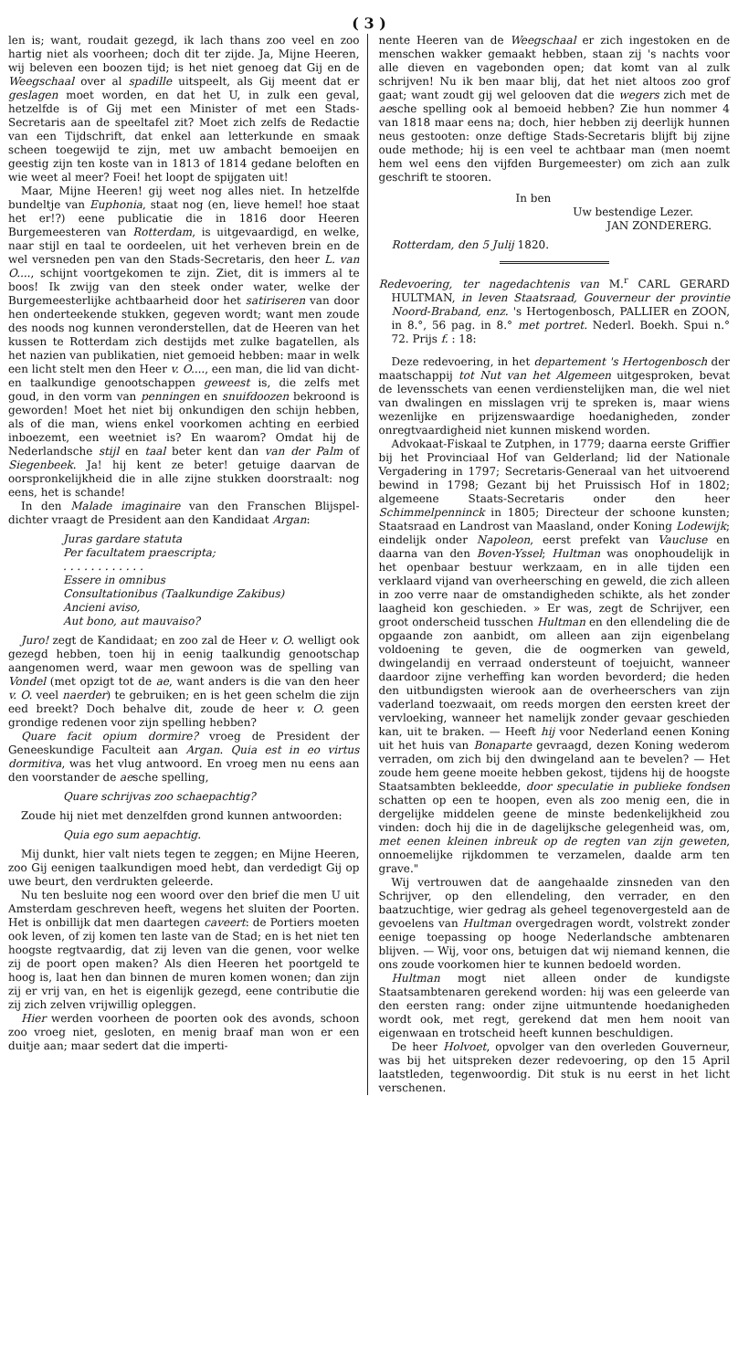( 3 )
len is; want, roudait gezegd, ik lach thans zoo veel en zoo hartig niet als voorheen; doch dit ter zijde. Ja, Mijne Heeren, wij beleven een boozen tijd; is het niet genoeg dat Gij en de Weegschaal over al spadille uitspeelt, als Gij meent dat er geslagen moet worden, en dat het U, in zulk een geval, hetzelfde is of Gij met een Minister of met een Stads-Secretaris aan de speeltafel zit? Moet zich zelfs de Redactie van een Tijdschrift, dat enkel aan letterkunde en smaak scheen toegewijd te zijn, met uw ambacht bemoeijen en geestig zijn ten koste van in 1813 of 1814 gedane beloften en wie weet al meer? Foei! het loopt de spijgaten uit!
Maar, Mijne Heeren! gij weet nog alles niet. In hetzelfde bundeltje van Euphonia, staat nog (en, lieve hemel! hoe staat het er!?) eene publicatie die in 1816 door Heeren Burgemeesteren van Rotterdam, is uitgevaardigd, en welke, naar stijl en taal te oordeelen, uit het verheven brein en de wel versneden pen van den Stads-Secretaris, den heer L. van O...., schijnt voortgekomen te zijn. Ziet, dit is immers al te boos! Ik zwijg van den steek onder water, welke der Burgemeesterlijke achtbaarheid door het satiriseren van door hen onderteekende stukken, gegeven wordt; want men zoude des noods nog kunnen veronderstellen, dat de Heeren van het kussen te Rotterdam zich destijds met zulke bagatellen, als het nazien van publikatien, niet gemoeid hebben: maar in welk een licht stelt men den Heer v. O...., een man, die lid van dicht- en taalkundige genootschappen geweest is, die zelfs met goud, in den vorm van penningen en snuifdoozen bekroond is geworden! Moet het niet bij onkundigen den schijn hebben, als of die man, wiens enkel voorkomen achting en eerbied inboezemt, een weetniet is? En waarom? Omdat hij de Nederlandsche stijl en taal beter kent dan van der Palm of Siegenbeek. Ja! hij kent ze beter! getuige daarvan de oorspronkelijkheid die in alle zijne stukken doorstraalt: nog eens, het is schande!
In den Malade imaginaire van den Franschen Blijspel-dichter vraagt de President aan den Kandidaat Argan:
Juras gardare statuta
Per facultatem praescripta;
. . . . . . . . . . . .
Essere in omnibus
Consultationibus (Taalkundige Zakibus)
Ancieni aviso,
Aut bono, aut mauvaiso?
Juro! zegt de Kandidaat; en zoo zal de Heer v. O. welligt ook gezegd hebben, toen hij in eenig taalkundig genootschap aangenomen werd, waar men gewoon was de spelling van Vondel (met opzigt tot de ae, want anders is die van den heer v. O. veel naerder) te gebruiken; en is het geen schelm die zijn eed breekt? Doch behalve dit, zoude de heer v. O. geen grondige redenen voor zijn spelling hebben?
Quare facit opium dormire? vroeg de President der Geneeskundige Faculteit aan Argan. Quia est in eo virtus dormitiva, was het vlug antwoord. En vroeg men nu eens aan den voorstander de aesche spelling,
Quare schrijvas zoo schaepachtig?
Zoude hij niet met denzelfden grond kunnen antwoorden:
Quia ego sum aepachtig.
Mij dunkt, hier valt niets tegen te zeggen; en Mijne Heeren, zoo Gij eenigen taalkundigen moed hebt, dan verdedigt Gij op uwe beurt, den verdrukten geleerde.
Nu ten besluite nog een woord over den brief die men U uit Amsterdam geschreven heeft, wegens het sluiten der Poorten. Het is onbillijk dat men daartegen caveert: de Portiers moeten ook leven, of zij komen ten laste van de Stad; en is het niet ten hoogste regtvaardig, dat zij leven van die genen, voor welke zij de poort open maken? Als dien Heeren het poortgeld te hoog is, laat hen dan binnen de muren komen wonen; dan zijn zij er vrij van, en het is eigenlijk gezegd, eene contributie die zij zich zelven vrijwillig opleggen.
Hier werden voorheen de poorten ook des avonds, schoon zoo vroeg niet, gesloten, en menig braaf man won er een duitje aan; maar sedert dat die imperti-
nente Heeren van de Weegschaal er zich ingestoken en de menschen wakker gemaakt hebben, staan zij 's nachts voor alle dieven en vagebonden open; dat komt van al zulk schrijven! Nu ik ben maar blij, dat het niet altoos zoo grof gaat; want zoudt gij wel gelooven dat die wegers zich met de aesche spelling ook al bemoeid hebben? Zie hun nommer 4 van 1818 maar eens na; doch, hier hebben zij deerlijk hunnen neus gestooten: onze deftige Stads-Secretaris blijft bij zijne oude methode; hij is een veel te achtbaar man (men noemt hem wel eens den vijfden Burgemeester) om zich aan zulk geschrift te stooren.
In ben
Uw bestendige Lezer.
JAN ZONDERERG.
Rotterdam, den 5 Julij 1820.
Redevoering, ter nagedachtenis van M.<sup>r</sup> CARL GERARD HULTMAN, in leven Staatsraad, Gouverneur der provintie Noord-Braband, enz. 's Hertogenbosch, PALLIER en ZOON, in 8.°, 56 pag. in 8.° met portret. Nederl. Boekh. Spui n.° 72. Prijs f. : 18:
Deze redevoering, in het departement 's Hertogenbosch der maatschappij tot Nut van het Algemeen uitgesproken, bevat de levensschets van eenen verdienstelijken man, die wel niet van dwalingen en misslagen vrij te spreken is, maar wiens wezenlijke en prijzenswaardige hoedanigheden, zonder onregtvaardigheid niet kunnen miskend worden.
Advokaat-Fiskaal te Zutphen, in 1779; daarna eerste Griffier bij het Provinciaal Hof van Gelderland; lid der Nationale Vergadering in 1797; Secretaris-Generaal van het uitvoerend bewind in 1798; Gezant bij het Pruissisch Hof in 1802; algemeene Staats-Secretaris onder den heer Schimmelpenninck in 1805; Directeur der schoone kunsten; Staatsraad en Landrost van Maasland, onder Koning Lodewijk; eindelijk onder Napoleon, eerst prefekt van Vaucluse en daarna van den Boven-Yssel; Hultman was onophoudelijk in het openbaar bestuur werkzaam, en in alle tijden een verklaard vijand van overheersching en geweld, die zich alleen in zoo verre naar de omstandigheden schikte, als het zonder laagheid kon geschieden. » Er was, zegt de Schrijver, een groot onderscheid tusschen Hultman en den ellendeling die de opgaande zon aanbidt, om alleen aan zijn eigenbelang voldoening te geven, die de oogmerken van geweld, dwingelandij en verraad ondersteunt of toejuicht, wanneer daardoor zijne verheffing kan worden bevorderd; die heden den uitbundigsten wierook aan de overheerschers van zijn vaderland toezwaait, om reeds morgen den eersten kreet der vervloeking, wanneer het namelijk zonder gevaar geschieden kan, uit te braken. — Heeft hij voor Nederland eenen Koning uit het huis van Bonaparte gevraagd, dezen Koning wederom verraden, om zich bij den dwingeland aan te bevelen? — Het zoude hem geene moeite hebben gekost, tijdens hij de hoogste Staatsambten bekleedde, door speculatie in publieke fondsen schatten op een te hoopen, even als zoo menig een, die in dergelijke middelen geene de minste bedenkelijkheid zou vinden: doch hij die in de dagelijksche gelegenheid was, om, met eenen kleinen inbreuk op de regten van zijn geweten, onnoemelijke rijkdommen te verzamelen, daalde arm ten grave."
Wij vertrouwen dat de aangehaalde zinsneden van den Schrijver, op den ellendeling, den verrader, en den baatzuchtige, wier gedrag als geheel tegenovergesteld aan de gevoelens van Hultman overgedragen wordt, volstrekt zonder eenige toepassing op hooge Nederlandsche ambtenaren blijven. — Wij, voor ons, betuigen dat wij niemand kennen, die ons zoude voorkomen hier te kunnen bedoeld worden.
Hultman mogt niet alleen onder de kundigste Staatsambtenaren gerekend worden: hij was een geleerde van den eersten rang: onder zijne uitmuntende hoedanigheden wordt ook, met regt, gerekend dat men hem nooit van eigenwaan en trotscheid heeft kunnen beschuldigen.
De heer Holvoet, opvolger van den overleden Gouverneur, was bij het uitspreken dezer redevoering, op den 15 April laatstleden, tegenwoordig. Dit stuk is nu eerst in het licht verschenen.